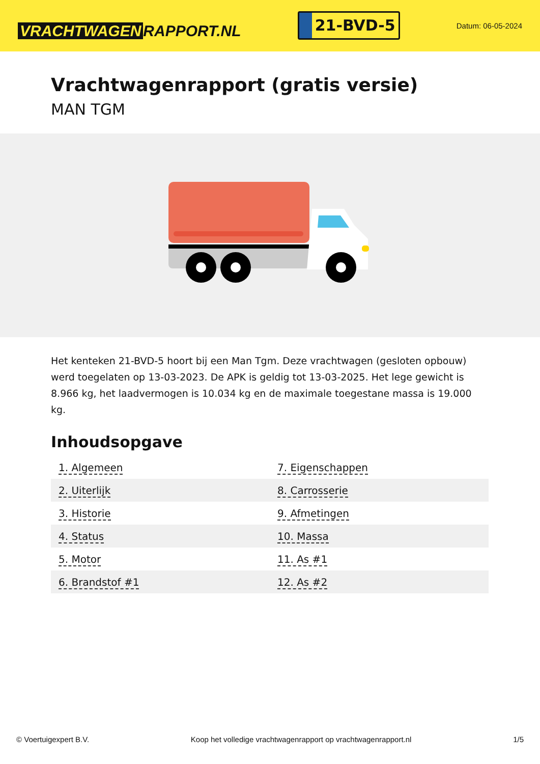VRACHTWAGEN RAPPORT.NL
21-BVD-5
Datum: 06-05-2024
Vrachtwagenrapport (gratis versie)
MAN TGM
Het kenteken 21-BVD-5 hoort bij een Man Tgm. Deze vrachtwagen (gesloten opbouw) werd toegelaten op 13-03-2023. De APK is geldig tot 13-03-2025. Het lege gewicht is 8.966 kg, het laadvermogen is 10.034 kg en de maximale toegestane massa is 19.000 kg.
Inhoudsopgave
| 1. Algemeen | 7. Eigenschappen |
| 2. Uiterlijk | 8. Carrosserie |
| 3. Historie | 9. Afmetingen |
| 4. Status | 10. Massa |
| 5. Motor | 11. As #1 |
| 6. Brandstof #1 | 12. As #2 |
© Voertuigexpert B.V. Koop het volledige vrachtwagenrapport op vrachtwagenrapport.nl 1/5